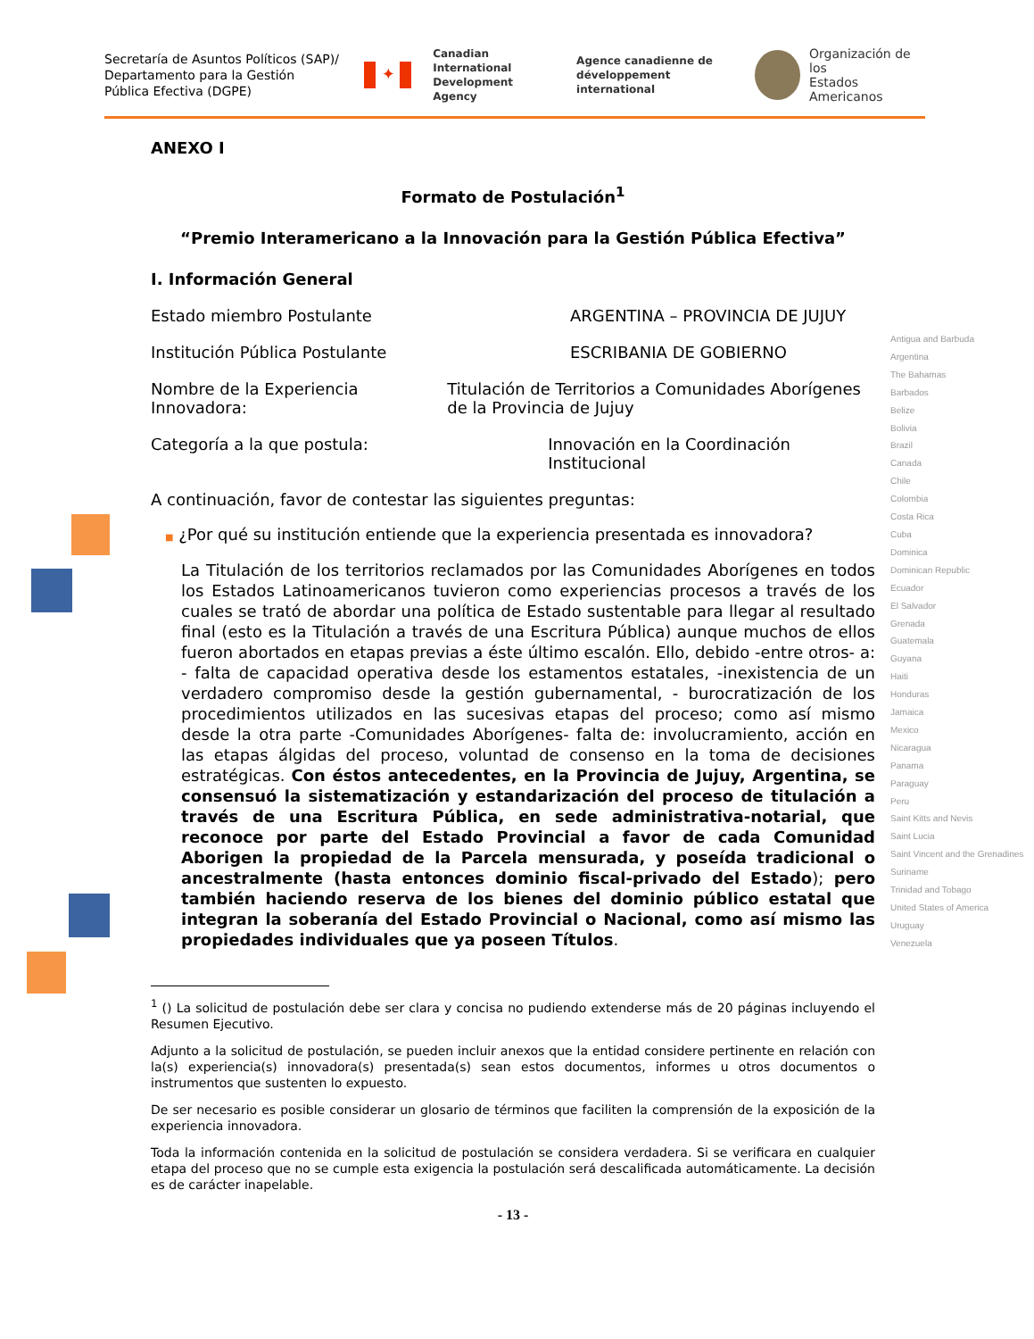Secretaría de Asuntos Políticos (SAP)/ Departamento para la Gestión Pública Efectiva (DGPE)
✦
Canadian International
Development Agency
Agence canadienne de
développement international
Organización de los
Estados Americanos
Antigua and Barbuda
Argentina
The Bahamas
Barbados
Belize
Bolivia
Brazil
Canada
Chile
Colombia
Costa Rica
Cuba
Dominica
Dominican Republic
Ecuador
El Salvador
Grenada
Guatemala
Guyana
Haiti
Honduras
Jamaica
Mexico
Nicaragua
Panama
Paraguay
Peru
Saint Kitts and Nevis
Saint Lucia
Saint Vincent and the Grenadines
Suriname
Trinidad and Tobago
United States of America
Uruguay
Venezuela
ANEXO I
Formato de Postulación<sup>1</sup>
“Premio Interamericano a la Innovación para la Gestión Pública Efectiva”
I. Información General
Estado miembro Postulante ARGENTINA – PROVINCIA DE JUJUY
Institución Pública Postulante ESCRIBANIA DE GOBIERNO
Nombre de la Experiencia Innovadora: Titulación de Territorios a Comunidades Aborígenes de la Provincia de Jujuy
Categoría a la que postula: Innovación en la Coordinación Institucional
A continuación, favor de contestar las siguientes preguntas:
■ ¿Por qué su institución entiende que la experiencia presentada es innovadora?
La Titulación de los territorios reclamados por las Comunidades Aborígenes en todos los Estados Latinoamericanos tuvieron como experiencias procesos a través de los cuales se trató de abordar una política de Estado sustentable para llegar al resultado final (esto es la Titulación a través de una Escritura Pública) aunque muchos de ellos fueron abortados en etapas previas a éste último escalón. Ello, debido -entre otros- a: - falta de capacidad operativa desde los estamentos estatales, -inexistencia de un verdadero compromiso desde la gestión gubernamental, - burocratización de los procedimientos utilizados en las sucesivas etapas del proceso; como así mismo desde la otra parte -Comunidades Aborígenes- falta de: involucramiento, acción en las etapas álgidas del proceso, voluntad de consenso en la toma de decisiones estratégicas. Con éstos antecedentes, en la Provincia de Jujuy, Argentina, se consensuó la sistematización y estandarización del proceso de titulación a través de una Escritura Pública, en sede administrativa-notarial, que reconoce por parte del Estado Provincial a favor de cada Comunidad Aborigen la propiedad de la Parcela mensurada, y poseída tradicional o ancestralmente (hasta entonces dominio fiscal-privado del Estado); pero también haciendo reserva de los bienes del dominio público estatal que integran la soberanía del Estado Provincial o Nacional, como así mismo las propiedades individuales que ya poseen Títulos.
<sup>1</sup> () La solicitud de postulación debe ser clara y concisa no pudiendo extenderse más de 20 páginas incluyendo el Resumen Ejecutivo.
Adjunto a la solicitud de postulación, se pueden incluir anexos que la entidad considere pertinente en relación con la(s) experiencia(s) innovadora(s) presentada(s) sean estos documentos, informes u otros documentos o instrumentos que sustenten lo expuesto.
De ser necesario es posible considerar un glosario de términos que faciliten la comprensión de la exposición de la experiencia innovadora.
Toda la información contenida en la solicitud de postulación se considera verdadera. Si se verificara en cualquier etapa del proceso que no se cumple esta exigencia la postulación será descalificada automáticamente. La decisión es de carácter inapelable.
- 13 -